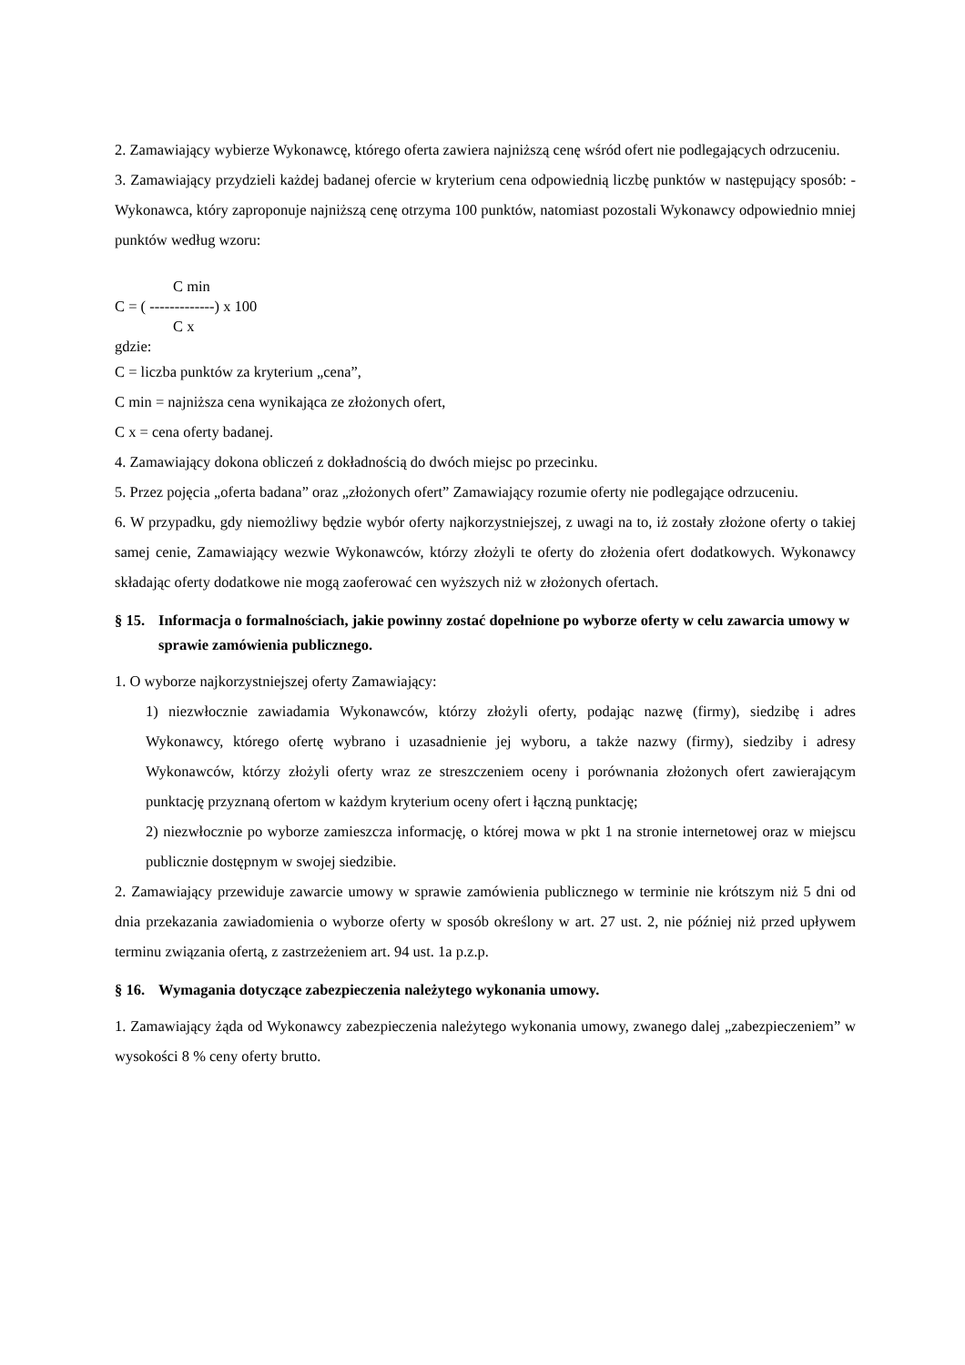2. Zamawiający wybierze Wykonawcę, którego oferta zawiera najniższą cenę wśród ofert nie podlegających odrzuceniu.
3. Zamawiający przydzieli każdej badanej ofercie w kryterium cena odpowiednią liczbę punktów w następujący sposób: - Wykonawca, który zaproponuje najniższą cenę otrzyma 100 punktów, natomiast pozostali Wykonawcy odpowiednio mniej punktów według wzoru:
C min
C = ( -------------) x 100
C x
gdzie:
C = liczba punktów za kryterium „cena”,
C min = najniższa cena wynikająca ze złożonych ofert,
C x = cena oferty badanej.
4. Zamawiający dokona obliczeń z dokładnością do dwóch miejsc po przecinku.
5. Przez pojęcia „oferta badana” oraz „złożonych ofert” Zamawiający rozumie oferty nie podlegające odrzuceniu.
6. W przypadku, gdy niemożliwy będzie wybór oferty najkorzystniejszej, z uwagi na to, iż zostały złożone oferty o takiej samej cenie, Zamawiający wezwie Wykonawców, którzy złożyli te oferty do złożenia ofert dodatkowych. Wykonawcy składając oferty dodatkowe nie mogą zaoferować cen wyższych niż w złożonych ofertach.
§ 15. Informacja o formalnościach, jakie powinny zostać dopełnione po wyborze oferty w celu zawarcia umowy w sprawie zamówienia publicznego.
1. O wyborze najkorzystniejszej oferty Zamawiający:
1) niezwłocznie zawiadamia Wykonawców, którzy złożyli oferty, podając nazwę (firmy), siedzibę i adres Wykonawcy, którego ofertę wybrano i uzasadnienie jej wyboru, a także nazwy (firmy), siedziby i adresy Wykonawców, którzy złożyli oferty wraz ze streszczeniem oceny i porównania złożonych ofert zawierającym punktację przyznaną ofertom w każdym kryterium oceny ofert i łączną punktację;
2) niezwłocznie po wyborze zamieszcza informację, o której mowa w pkt 1 na stronie internetowej oraz w miejscu publicznie dostępnym w swojej siedzibie.
2. Zamawiający przewiduje zawarcie umowy w sprawie zamówienia publicznego w terminie nie krótszym niż 5 dni od dnia przekazania zawiadomienia o wyborze oferty w sposób określony w art. 27 ust. 2, nie później niż przed upływem terminu związania ofertą, z zastrzeżeniem art. 94 ust. 1a p.z.p.
§ 16. Wymagania dotyczące zabezpieczenia należytego wykonania umowy.
1. Zamawiający żąda od Wykonawcy zabezpieczenia należytego wykonania umowy, zwanego dalej „zabezpieczeniem” w wysokości 8 % ceny oferty brutto.